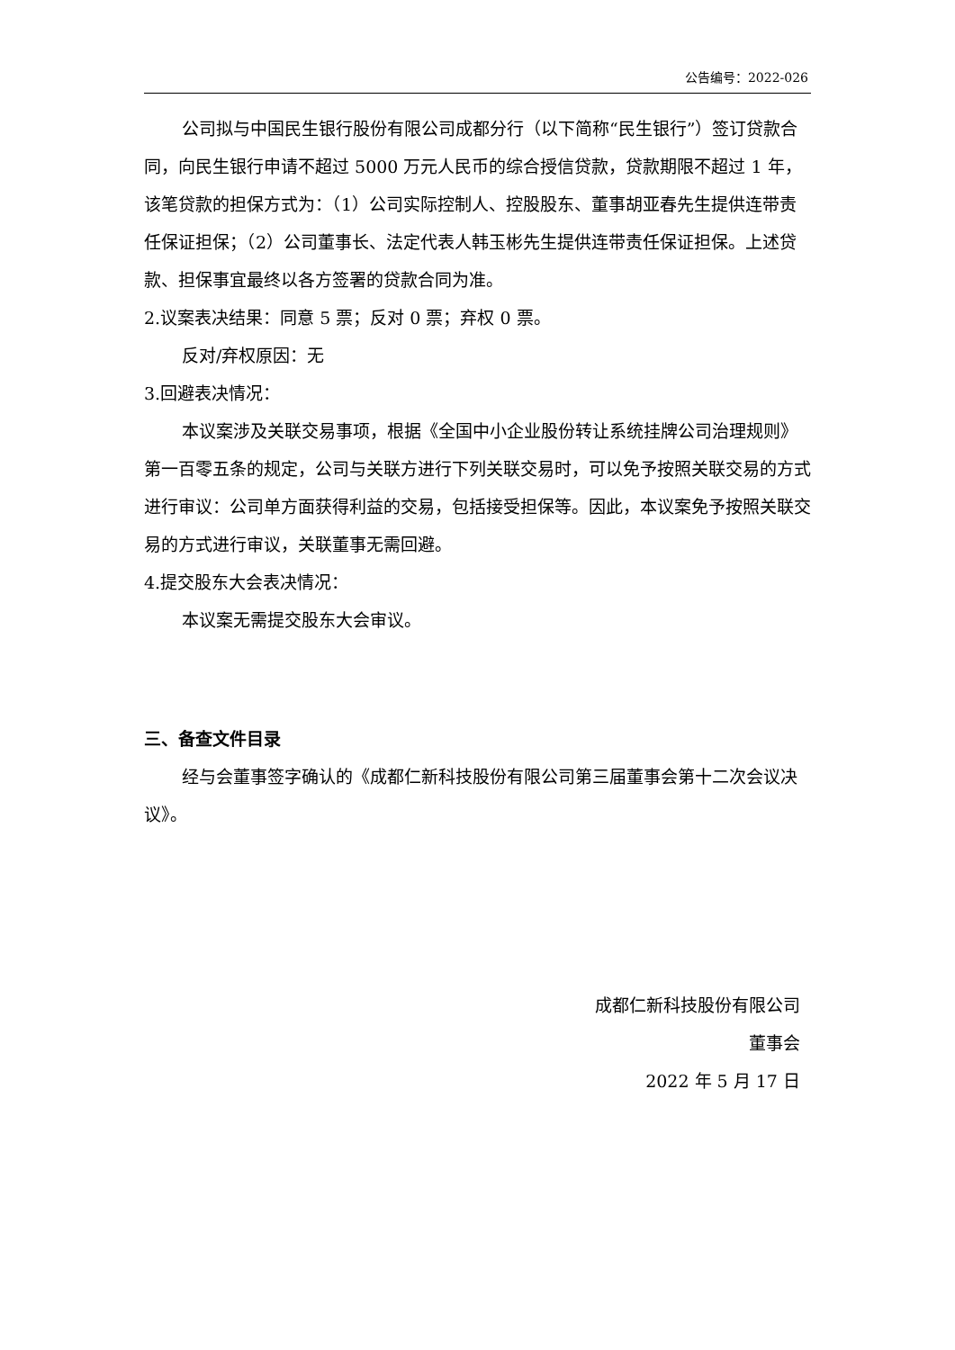公告编号：2022-026
公司拟与中国民生银行股份有限公司成都分行（以下简称“民生银行”）签订贷款合同，向民生银行申请不超过 5000 万元人民币的综合授信贷款，贷款期限不超过 1 年，该笔贷款的担保方式为：（1）公司实际控制人、控股股东、董事胡亚春先生提供连带责任保证担保；（2）公司董事长、法定代表人韩玉彬先生提供连带责任保证担保。上述贷款、担保事宜最终以各方签署的贷款合同为准。
2.议案表决结果：同意 5 票；反对 0 票；弃权 0 票。
反对/弃权原因：无
3.回避表决情况：
本议案涉及关联交易事项，根据《全国中小企业股份转让系统挂牌公司治理规则》第一百零五条的规定，公司与关联方进行下列关联交易时，可以免予按照关联交易的方式进行审议：公司单方面获得利益的交易，包括接受担保等。因此，本议案免予按照关联交易的方式进行审议，关联董事无需回避。
4.提交股东大会表决情况：
本议案无需提交股东大会审议。
三、备查文件目录
经与会董事签字确认的《成都仁新科技股份有限公司第三届董事会第十二次会议决议》。
成都仁新科技股份有限公司
董事会
2022 年 5 月 17 日